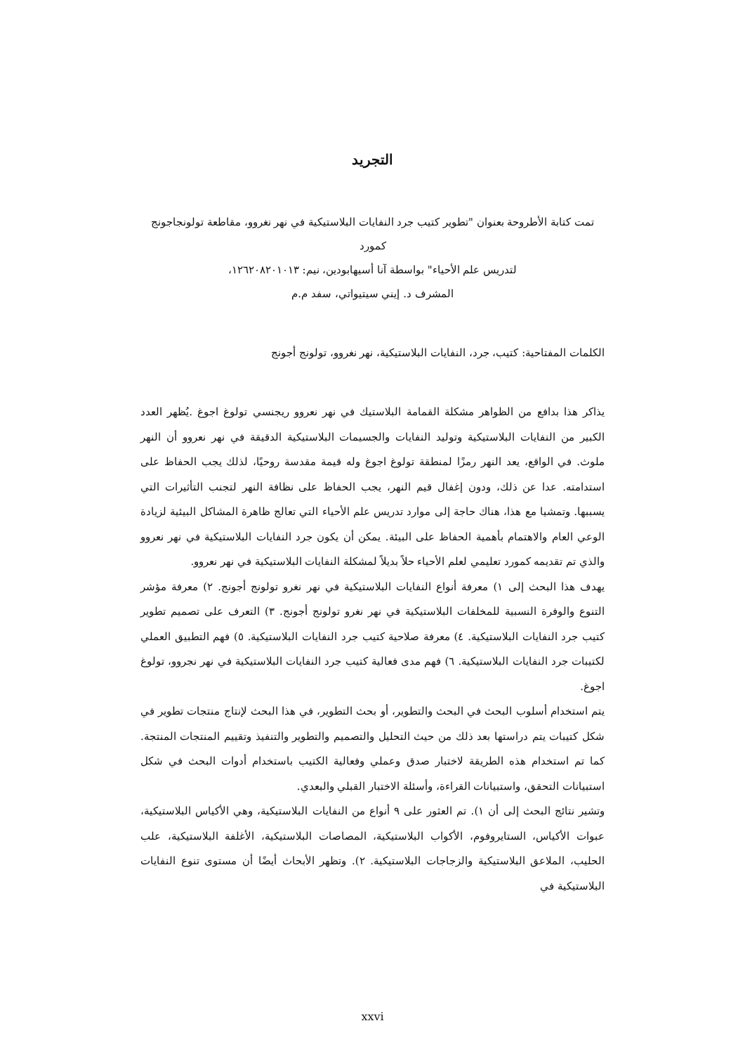التجريد
تمت كتابة الأطروحة بعنوان "تطوير كتيب جرد النفايات البلاستيكية في نهر نغروو، مقاطعة تولونجاجونج كمورد
لتدريس علم الأحياء" بواسطة آنا أسيهابودين، نيم: ١٢٦٢٠٨٢٠١٠١٣،
المشرف د. إيني سيتيواتي، سفد م.م
الكلمات المفتاحية: كتيب، جرد، النفايات البلاستيكية، نهر نغروو، تولونج أجونج
يذاكر هذا بدافع من الظواهر مشكلة القمامة البلاستيك في نهر نعروو ريجنسي تولوغ اجوغ .يُظهر العدد الكبير من النفايات البلاستيكية وتوليد النفايات والجسيمات البلاستيكية الدقيقة في نهر نعروو أن النهر ملوث. في الواقع، يعد النهر رمزًا لمنطقة تولوغ اجوغ وله قيمة مقدسة روحيًا، لذلك يجب الحفاظ على استدامته. عدا عن ذلك، ودون إغفال قيم النهر، يجب الحفاظ على نظافة النهر لتجنب التأثيرات التي يسببها. وتمشيا مع هذا، هناك حاجة إلى موارد تدريس علم الأحياء التي تعالج ظاهرة المشاكل البيئية لزيادة الوعي العام والاهتمام بأهمية الحفاظ على البيئة. يمكن أن يكون جرد النفايات البلاستيكية في نهر نعروو والذي تم تقديمه كمورد تعليمي لعلم الأحياء حلاً بديلاً لمشكلة النفايات البلاستيكية في نهر نعروو.
يهدف هذا البحث إلى ١) معرفة أنواع النفايات البلاستيكية في نهر نغرو تولونج أجونج. ٢) معرفة مؤشر التنوع والوفرة النسبية للمخلفات البلاستيكية في نهر نغرو تولونج أجونج. ٣) التعرف على تصميم تطوير كتيب جرد النفايات البلاستيكية. ٤) معرفة صلاحية كتيب جرد النفايات البلاستيكية. ٥) فهم التطبيق العملي لكتيبات جرد النفايات البلاستيكية. ٦) فهم مدى فعالية كتيب جرد النفايات البلاستيكية في نهر نجروو، تولوغ اجوغ.
يتم استخدام أسلوب البحث في البحث والتطوير، أو بحث التطوير، في هذا البحث لإنتاج منتجات تطوير في شكل كتيبات يتم دراستها بعد ذلك من حيث التحليل والتصميم والتطوير والتنفيذ وتقييم المنتجات المنتجة. كما تم استخدام هذه الطريقة لاختبار صدق وعملي وفعالية الكتيب باستخدام أدوات البحث في شكل استبيانات التحقق، واستبيانات القراءة، وأسئلة الاختبار القبلي والبعدي.
وتشير نتائج البحث إلى أن ١). تم العثور على ٩ أنواع من النفايات البلاستيكية، وهي الأكياس البلاستيكية، عبوات الأكياس، الستايروفوم، الأكواب البلاستيكية، المصاصات البلاستيكية، الأغلفة البلاستيكية، علب الحليب، الملاعق البلاستيكية والزجاجات البلاستيكية. ٢). وتظهر الأبحاث أيضًا أن مستوى تنوع النفايات البلاستيكية في
xxvi